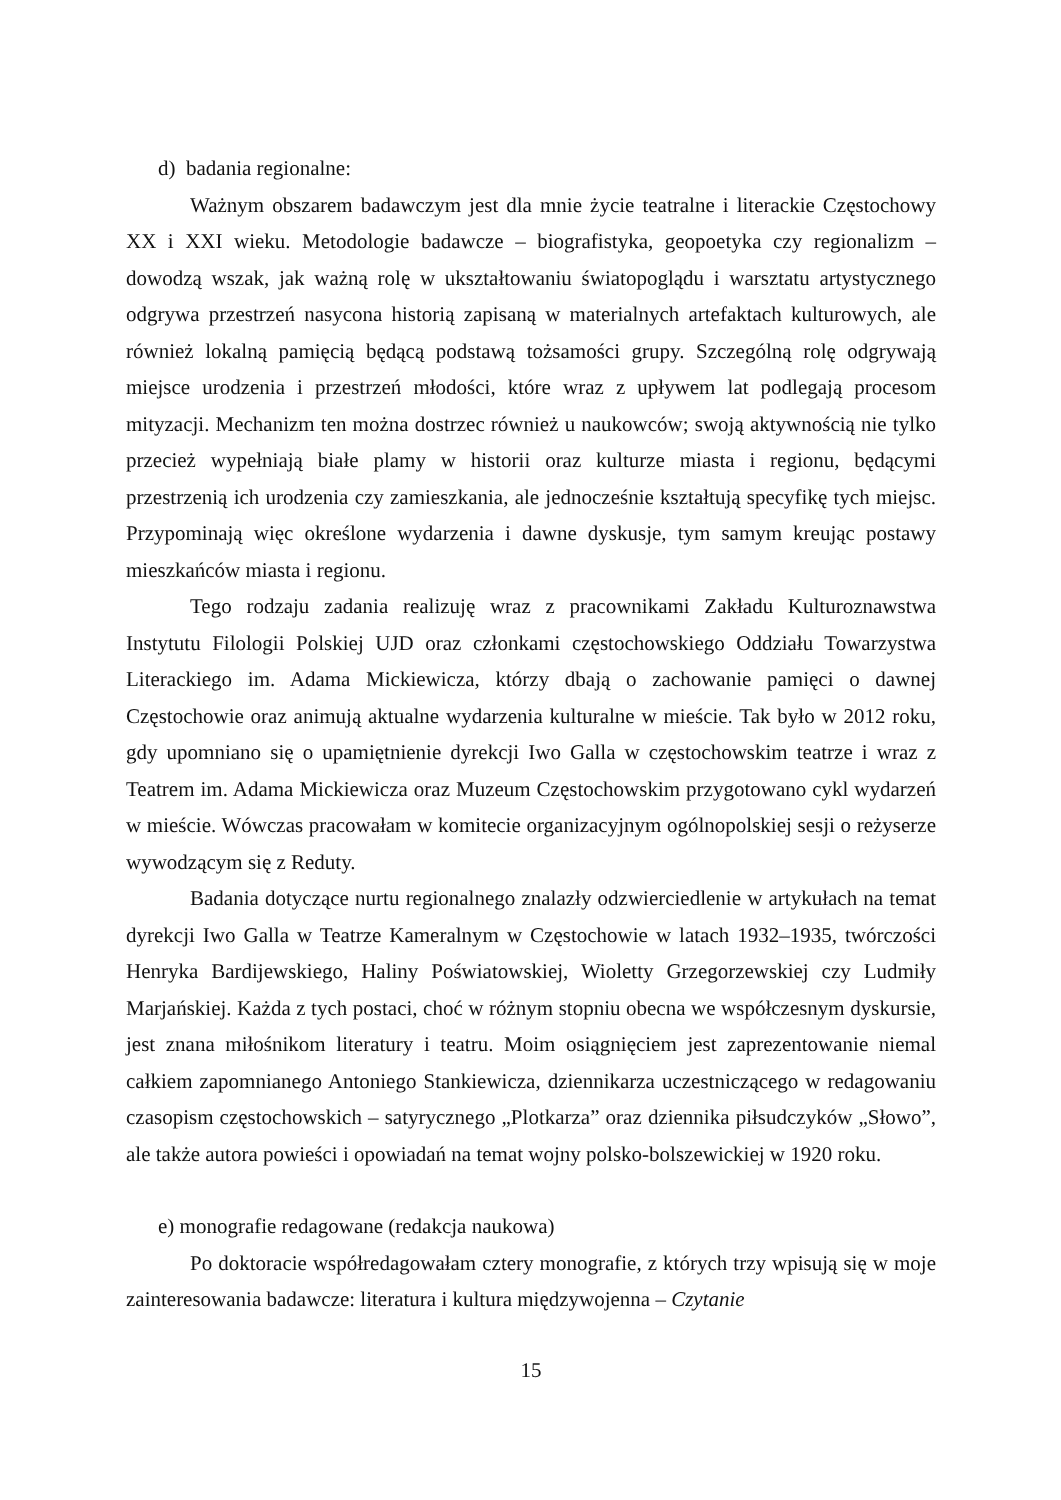d) badania regionalne:
Ważnym obszarem badawczym jest dla mnie życie teatralne i literackie Częstochowy XX i XXI wieku. Metodologie badawcze – biografistyka, geopoetyka czy regionalizm – dowodzą wszak, jak ważną rolę w ukształtowaniu światopoglądu i warsztatu artystycznego odgrywa przestrzeń nasycona historią zapisaną w materialnych artefaktach kulturowych, ale również lokalną pamięcią będącą podstawą tożsamości grupy. Szczególną rolę odgrywają miejsce urodzenia i przestrzeń młodości, które wraz z upływem lat podlegają procesom mityzacji. Mechanizm ten można dostrzec również u naukowców; swoją aktywnością nie tylko przecież wypełniają białe plamy w historii oraz kulturze miasta i regionu, będącymi przestrzenią ich urodzenia czy zamieszkania, ale jednocześnie kształtują specyfikę tych miejsc. Przypominają więc określone wydarzenia i dawne dyskusje, tym samym kreując postawy mieszkańców miasta i regionu.
Tego rodzaju zadania realizuję wraz z pracownikami Zakładu Kulturoznawstwa Instytutu Filologii Polskiej UJD oraz członkami częstochowskiego Oddziału Towarzystwa Literackiego im. Adama Mickiewicza, którzy dbają o zachowanie pamięci o dawnej Częstochowie oraz animują aktualne wydarzenia kulturalne w mieście. Tak było w 2012 roku, gdy upomniano się o upamiętnienie dyrekcji Iwo Galla w częstochowskim teatrze i wraz z Teatrem im. Adama Mickiewicza oraz Muzeum Częstochowskim przygotowano cykl wydarzeń w mieście. Wówczas pracowałam w komitecie organizacyjnym ogólnopolskiej sesji o reżyserze wywodzącym się z Reduty.
Badania dotyczące nurtu regionalnego znalazły odzwierciedlenie w artykułach na temat dyrekcji Iwo Galla w Teatrze Kameralnym w Częstochowie w latach 1932–1935, twórczości Henryka Bardijewskiego, Haliny Poświatowskiej, Wioletty Grzegorzewskiej czy Ludmiły Marjańskiej. Każda z tych postaci, choć w różnym stopniu obecna we współczesnym dyskursie, jest znana miłośnikom literatury i teatru. Moim osiągnięciem jest zaprezentowanie niemal całkiem zapomnianego Antoniego Stankiewicza, dziennikarza uczestniczącego w redagowaniu czasopism częstochowskich – satyrycznego „Plotkarza” oraz dziennika piłsudczyków „Słowo”, ale także autora powieści i opowiadań na temat wojny polsko-bolszewickiej w 1920 roku.
e) monografie redagowane (redakcja naukowa)
Po doktoracie współredagowałam cztery monografie, z których trzy wpisują się w moje zainteresowania badawcze: literatura i kultura międzywojenna – Czytanie
15